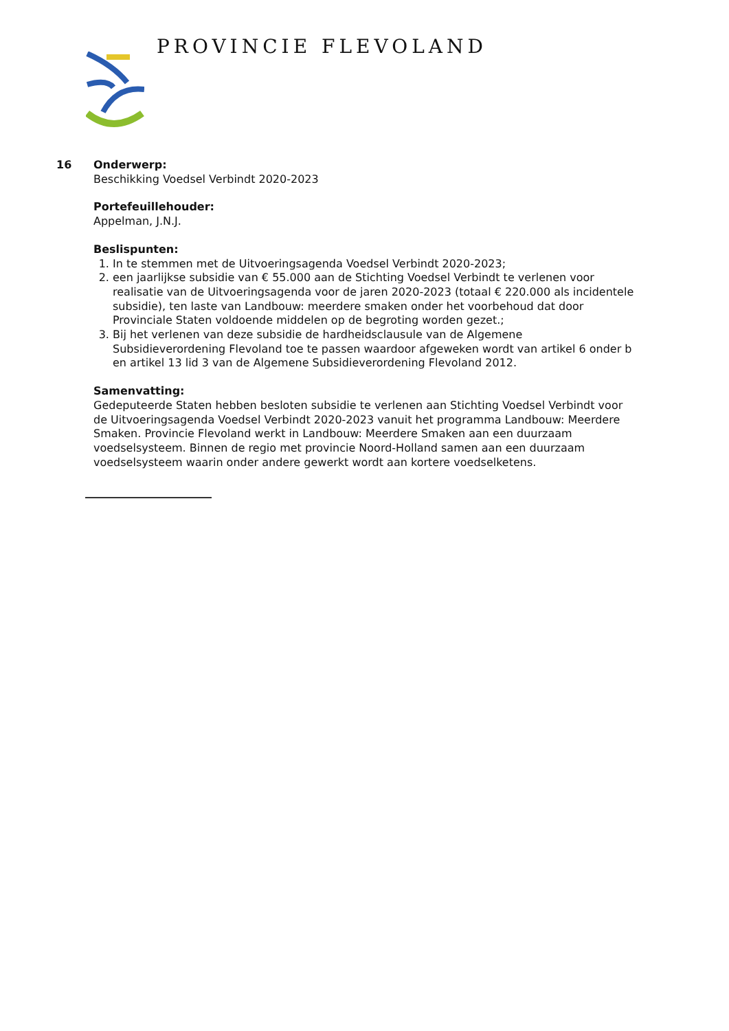PROVINCIE FLEVOLAND
16 Onderwerp:
Beschikking Voedsel Verbindt 2020-2023
Portefeuillehouder:
Appelman, J.N.J.
Beslispunten:
1. In te stemmen met de Uitvoeringsagenda Voedsel Verbindt 2020-2023;
2. een jaarlijkse subsidie van € 55.000 aan de Stichting Voedsel Verbindt te verlenen voor realisatie van de Uitvoeringsagenda voor de jaren 2020-2023 (totaal € 220.000 als incidentele subsidie), ten laste van Landbouw: meerdere smaken onder het voorbehoud dat door Provinciale Staten voldoende middelen op de begroting worden gezet.;
3. Bij het verlenen van deze subsidie de hardheidsclausule van de Algemene Subsidieverordening Flevoland toe te passen waardoor afgeweken wordt van artikel 6 onder b en artikel 13 lid 3 van de Algemene Subsidieverordening Flevoland 2012.
Samenvatting:
Gedeputeerde Staten hebben besloten subsidie te verlenen aan Stichting Voedsel Verbindt voor de Uitvoeringsagenda Voedsel Verbindt 2020-2023 vanuit het programma Landbouw: Meerdere Smaken. Provincie Flevoland werkt in Landbouw: Meerdere Smaken aan een duurzaam voedselsysteem. Binnen de regio met provincie Noord-Holland samen aan een duurzaam voedselsysteem waarin onder andere gewerkt wordt aan kortere voedselketens.